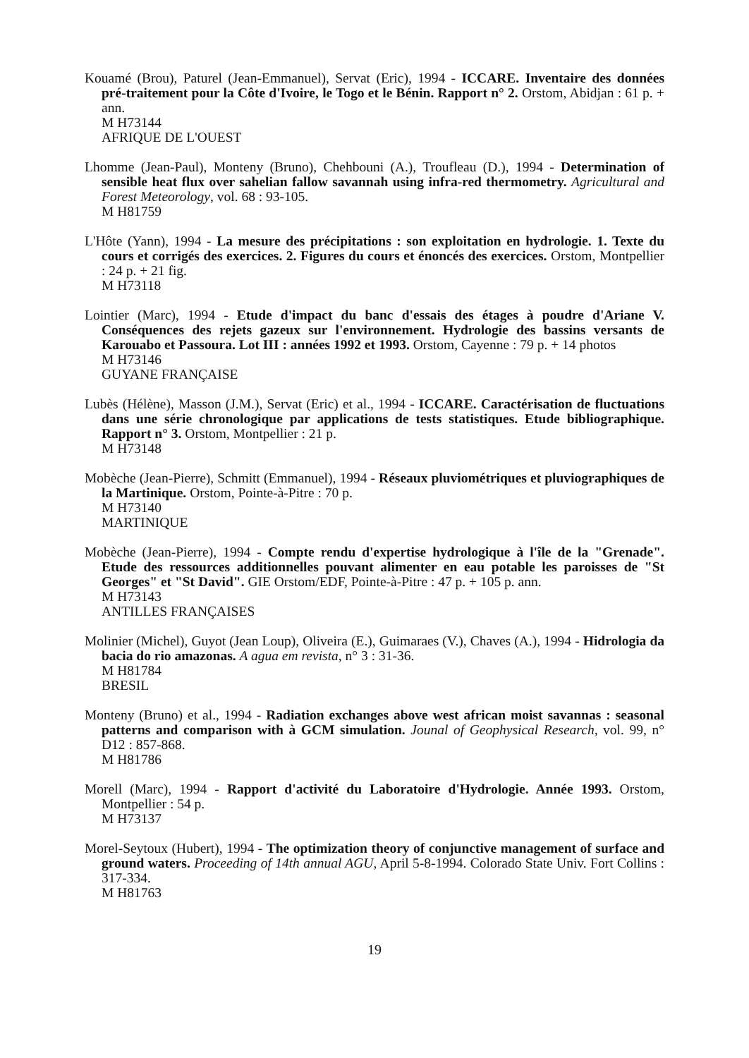Kouamé (Brou), Paturel (Jean-Emmanuel), Servat (Eric), 1994 - ICCARE. Inventaire des données pré-traitement pour la Côte d'Ivoire, le Togo et le Bénin. Rapport n° 2. Orstom, Abidjan : 61 p. + ann.
M H73144
AFRIQUE DE L'OUEST
Lhomme (Jean-Paul), Monteny (Bruno), Chehbouni (A.), Troufleau (D.), 1994 - Determination of sensible heat flux over sahelian fallow savannah using infra-red thermometry. Agricultural and Forest Meteorology, vol. 68 : 93-105.
M H81759
L'Hôte (Yann), 1994 - La mesure des précipitations : son exploitation en hydrologie. 1. Texte du cours et corrigés des exercices. 2. Figures du cours et énoncés des exercices. Orstom, Montpellier : 24 p. + 21 fig.
M H73118
Lointier (Marc), 1994 - Etude d'impact du banc d'essais des étages à poudre d'Ariane V. Conséquences des rejets gazeux sur l'environnement. Hydrologie des bassins versants de Karouabo et Passoura. Lot III : années 1992 et 1993. Orstom, Cayenne : 79 p. + 14 photos
M H73146
GUYANE FRANÇAISE
Lubès (Hélène), Masson (J.M.), Servat (Eric) et al., 1994 - ICCARE. Caractérisation de fluctuations dans une série chronologique par applications de tests statistiques. Etude bibliographique. Rapport n° 3. Orstom, Montpellier : 21 p.
M H73148
Mobèche (Jean-Pierre), Schmitt (Emmanuel), 1994 - Réseaux pluviométriques et pluviographiques de la Martinique. Orstom, Pointe-à-Pitre : 70 p.
M H73140
MARTINIQUE
Mobèche (Jean-Pierre), 1994 - Compte rendu d'expertise hydrologique à l'île de la "Grenade". Etude des ressources additionnelles pouvant alimenter en eau potable les paroisses de "St Georges" et "St David". GIE Orstom/EDF, Pointe-à-Pitre : 47 p. + 105 p. ann.
M H73143
ANTILLES FRANÇAISES
Molinier (Michel), Guyot (Jean Loup), Oliveira (E.), Guimaraes (V.), Chaves (A.), 1994 - Hidrologia da bacia do rio amazonas. A agua em revista, n° 3 : 31-36.
M H81784
BRESIL
Monteny (Bruno) et al., 1994 - Radiation exchanges above west african moist savannas : seasonal patterns and comparison with à GCM simulation. Jounal of Geophysical Research, vol. 99, n° D12 : 857-868.
M H81786
Morell (Marc), 1994 - Rapport d'activité du Laboratoire d'Hydrologie. Année 1993. Orstom, Montpellier : 54 p.
M H73137
Morel-Seytoux (Hubert), 1994 - The optimization theory of conjunctive management of surface and ground waters. Proceeding of 14th annual AGU, April 5-8-1994. Colorado State Univ. Fort Collins : 317-334.
M H81763
19